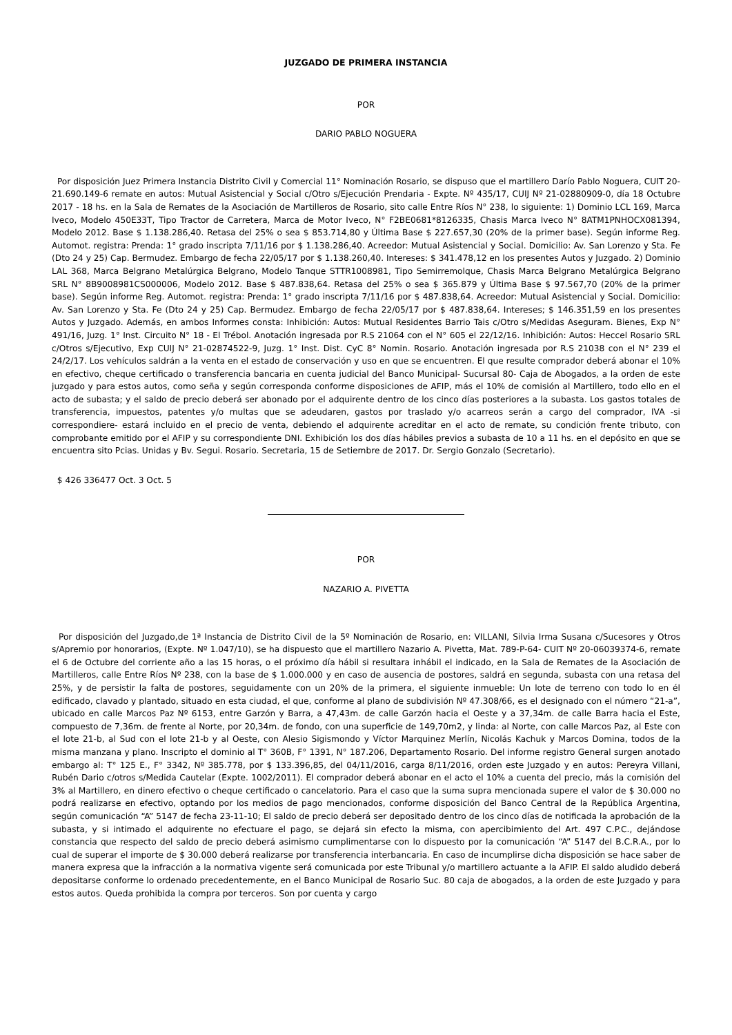JUZGADO DE PRIMERA INSTANCIA
POR
DARIO PABLO NOGUERA
Por disposición Juez Primera Instancia Distrito Civil y Comercial 11° Nominación Rosario, se dispuso que el martillero Darío Pablo Noguera, CUIT 20-21.690.149-6 remate en autos: Mutual Asistencial y Social c/Otro s/Ejecución Prendaria - Expte. Nº 435/17, CUIJ Nº 21-02880909-0, día 18 Octubre 2017 - 18 hs. en la Sala de Remates de la Asociación de Martilleros de Rosario, sito calle Entre Ríos N° 238, lo siguiente: 1) Dominio LCL 169, Marca Iveco, Modelo 450E33T, Tipo Tractor de Carretera, Marca de Motor Iveco, N° F2BE0681*8126335, Chasis Marca Iveco N° 8ATM1PNHOCX081394, Modelo 2012. Base $ 1.138.286,40. Retasa del 25% o sea $ 853.714,80 y Última Base $ 227.657,30 (20% de la primer base). Según informe Reg. Automot. registra: Prenda: 1° grado inscripta 7/11/16 por $ 1.138.286,40. Acreedor: Mutual Asistencial y Social. Domicilio: Av. San Lorenzo y Sta. Fe (Dto 24 y 25) Cap. Bermudez. Embargo de fecha 22/05/17 por $ 1.138.260,40. Intereses: $ 341.478,12 en los presentes Autos y Juzgado. 2) Dominio LAL 368, Marca Belgrano Metalúrgica Belgrano, Modelo Tanque STTR1008981, Tipo Semirremolque, Chasis Marca Belgrano Metalúrgica Belgrano SRL N° 8B9008981CS000006, Modelo 2012. Base $ 487.838,64. Retasa del 25% o sea $ 365.879 y Última Base $ 97.567,70 (20% de la primer base). Según informe Reg. Automot. registra: Prenda: 1° grado inscripta 7/11/16 por $ 487.838,64. Acreedor: Mutual Asistencial y Social. Domicilio: Av. San Lorenzo y Sta. Fe (Dto 24 y 25) Cap. Bermudez. Embargo de fecha 22/05/17 por $ 487.838,64. Intereses; $ 146.351,59 en los presentes Autos y Juzgado. Además, en ambos Informes consta: Inhibición: Autos: Mutual Residentes Barrio Tais c/Otro s/Medidas Aseguram. Bienes, Exp N° 491/16, Juzg. 1° Inst. Circuito N° 18 - El Trébol. Anotación ingresada por R.S 21064 con el N° 605 el 22/12/16. Inhibición: Autos: Heccel Rosario SRL c/Otros s/Ejecutivo, Exp CUIJ N° 21-02874522-9, Juzg. 1° Inst. Dist. CyC 8° Nomin. Rosario. Anotación ingresada por R.S 21038 con el N° 239 el 24/2/17. Los vehículos saldrán a la venta en el estado de conservación y uso en que se encuentren. El que resulte comprador deberá abonar el 10% en efectivo, cheque certificado o transferencia bancaria en cuenta judicial del Banco Municipal- Sucursal 80- Caja de Abogados, a la orden de este juzgado y para estos autos, como seña y según corresponda conforme disposiciones de AFIP, más el 10% de comisión al Martillero, todo ello en el acto de subasta; y el saldo de precio deberá ser abonado por el adquirente dentro de los cinco días posteriores a la subasta. Los gastos totales de transferencia, impuestos, patentes y/o multas que se adeudaren, gastos por traslado y/o acarreos serán a cargo del comprador, IVA -si correspondiere- estará incluido en el precio de venta, debiendo el adquirente acreditar en el acto de remate, su condición frente tributo, con comprobante emitido por el AFIP y su correspondiente DNI. Exhibición los dos días hábiles previos a subasta de 10 a 11 hs. en el depósito en que se encuentra sito Pcias. Unidas y Bv. Segui. Rosario. Secretaria, 15 de Setiembre de 2017. Dr. Sergio Gonzalo (Secretario).
$ 426 336477 Oct. 3 Oct. 5
POR
NAZARIO A. PIVETTA
Por disposición del Juzgado,de 1ª Instancia de Distrito Civil de la 5º Nominación de Rosario, en: VILLANI, Silvia Irma Susana c/Sucesores y Otros s/Apremio por honorarios, (Expte. Nº 1.047/10), se ha dispuesto que el martillero Nazario A. Pivetta, Mat. 789-P-64- CUIT Nº 20-06039374-6, remate el 6 de Octubre del corriente año a las 15 horas, o el próximo día hábil si resultara inhábil el indicado, en la Sala de Remates de la Asociación de Martilleros, calle Entre Ríos Nº 238, con la base de $ 1.000.000 y en caso de ausencia de postores, saldrá en segunda, subasta con una retasa del 25%, y de persistir la falta de postores, seguidamente con un 20% de la primera, el siguiente inmueble: Un lote de terreno con todo lo en él edificado, clavado y plantado, situado en esta ciudad, el que, conforme al plano de subdivisión Nº 47.308/66, es el designado con el número “21-a”, ubicado en calle Marcos Paz Nº 6153, entre Garzón y Barra, a 47,43m. de calle Garzón hacia el Oeste y a 37,34m. de calle Barra hacia el Este, compuesto de 7,36m. de frente al Norte, por 20,34m. de fondo, con una superficie de 149,70m2, y linda: al Norte, con calle Marcos Paz, al Este con el lote 21-b, al Sud con el lote 21-b y al Oeste, con Alesio Sigismondo y Víctor Marquinez Merlín, Nicolás Kachuk y Marcos Domina, todos de la misma manzana y plano. Inscripto el dominio al T° 360B, F° 1391, N° 187.206, Departamento Rosario. Del informe registro General surgen anotado embargo al: T° 125 E., F° 3342, Nº 385.778, por $ 133.396,85, del 04/11/2016, carga 8/11/2016, orden este Juzgado y en autos: Pereyra Villani, Rubén Dario c/otros s/Medida Cautelar (Expte. 1002/2011). El comprador deberá abonar en el acto el 10% a cuenta del precio, más la comisión del 3% al Martillero, en dinero efectivo o cheque certificado o cancelatorio. Para el caso que la suma supra mencionada supere el valor de $ 30.000 no podrá realizarse en efectivo, optando por los medios de pago mencionados, conforme disposición del Banco Central de la República Argentina, según comunicación “A” 5147 de fecha 23-11-10; El saldo de precio deberá ser depositado dentro de los cinco días de notificada la aprobación de la subasta, y si intimado el adquirente no efectuare el pago, se dejará sin efecto la misma, con apercibimiento del Art. 497 C.P.C., dejándose constancia que respecto del saldo de precio deberá asimismo cumplimentarse con lo dispuesto por la comunicación “A” 5147 del B.C.R.A., por lo cual de superar el importe de $ 30.000 deberá realizarse por transferencia interbancaria. En caso de incumplirse dicha disposición se hace saber de manera expresa que la infracción a la normativa vigente será comunicada por este Tribunal y/o martillero actuante a la AFIP. El saldo aludido deberá depositarse conforme lo ordenado precedentemente, en el Banco Municipal de Rosario Suc. 80 caja de abogados, a la orden de este Juzgado y para estos autos. Queda prohibida la compra por terceros. Son por cuenta y cargo